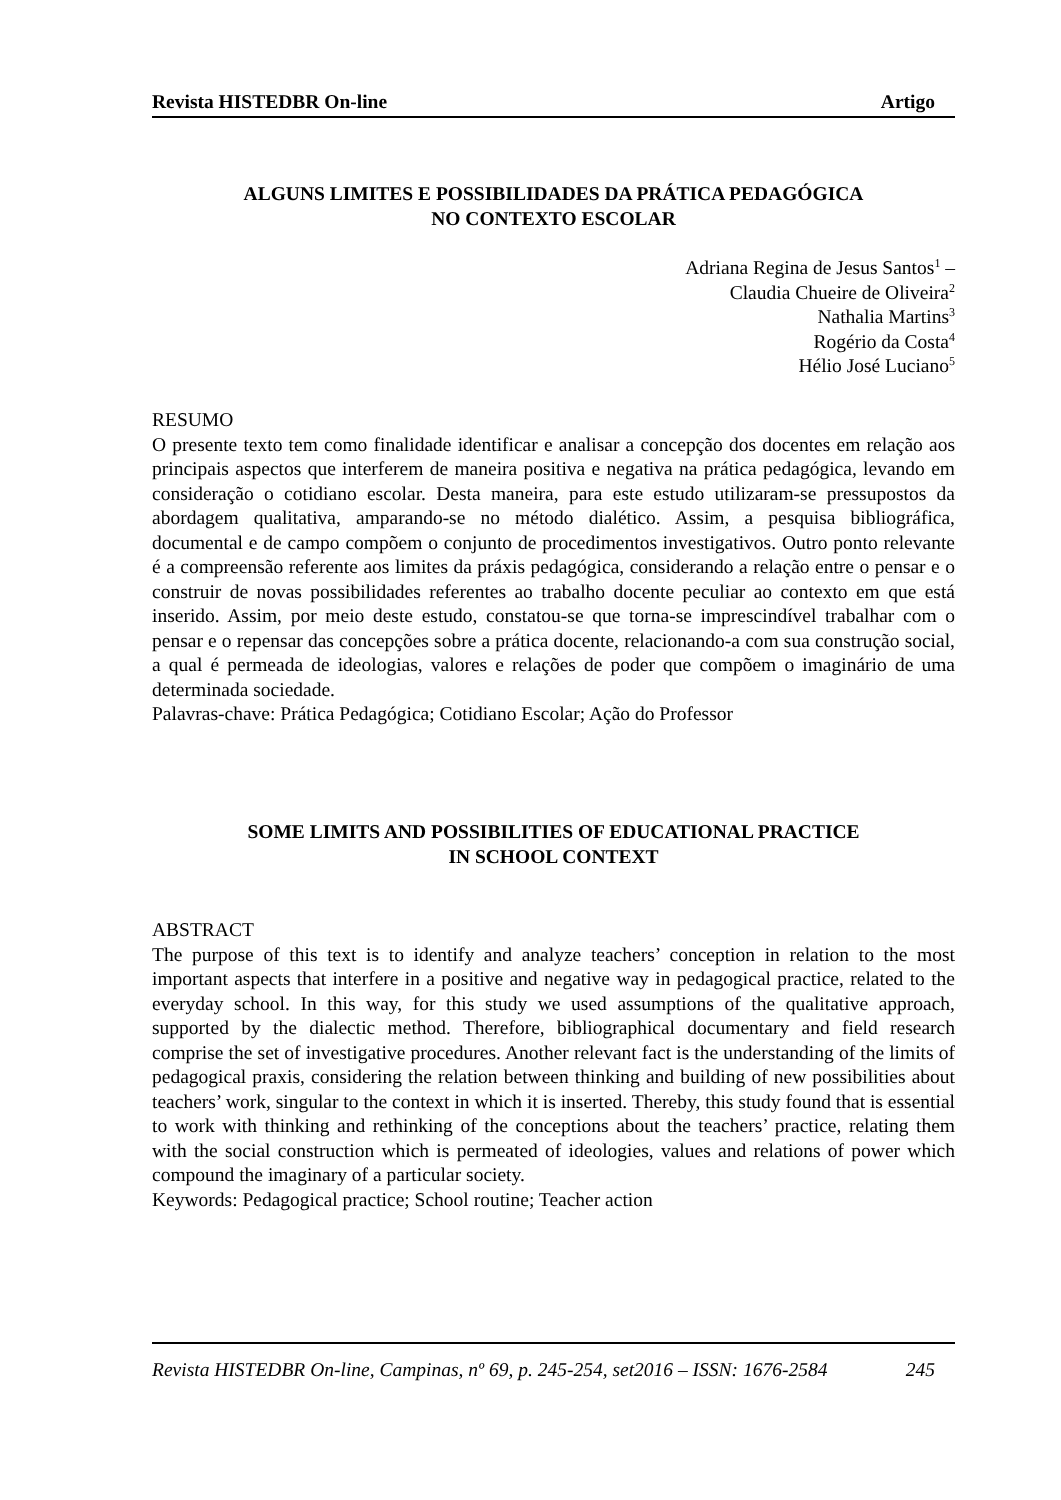Revista HISTEDBR On-line Artigo
ALGUNS LIMITES E POSSIBILIDADES DA PRÁTICA PEDAGÓGICA
NO CONTEXTO ESCOLAR
Adriana Regina de Jesus Santos<sup>1</sup> –
Claudia Chueire de Oliveira<sup>2</sup>
Nathalia Martins<sup>3</sup>
Rogério da Costa<sup>4</sup>
Hélio José Luciano<sup>5</sup>
RESUMO
O presente texto tem como finalidade identificar e analisar a concepção dos docentes em relação aos principais aspectos que interferem de maneira positiva e negativa na prática pedagógica, levando em consideração o cotidiano escolar. Desta maneira, para este estudo utilizaram-se pressupostos da abordagem qualitativa, amparando-se no método dialético. Assim, a pesquisa bibliográfica, documental e de campo compõem o conjunto de procedimentos investigativos. Outro ponto relevante é a compreensão referente aos limites da práxis pedagógica, considerando a relação entre o pensar e o construir de novas possibilidades referentes ao trabalho docente peculiar ao contexto em que está inserido. Assim, por meio deste estudo, constatou-se que torna-se imprescindível trabalhar com o pensar e o repensar das concepções sobre a prática docente, relacionando-a com sua construção social, a qual é permeada de ideologias, valores e relações de poder que compõem o imaginário de uma determinada sociedade.
Palavras-chave: Prática Pedagógica; Cotidiano Escolar; Ação do Professor
SOME LIMITS AND POSSIBILITIES OF EDUCATIONAL PRACTICE
IN SCHOOL CONTEXT
ABSTRACT
The purpose of this text is to identify and analyze teachers’ conception in relation to the most important aspects that interfere in a positive and negative way in pedagogical practice, related to the everyday school. In this way, for this study we used assumptions of the qualitative approach, supported by the dialectic method. Therefore, bibliographical documentary and field research comprise the set of investigative procedures. Another relevant fact is the understanding of the limits of pedagogical praxis, considering the relation between thinking and building of new possibilities about teachers’ work, singular to the context in which it is inserted. Thereby, this study found that is essential to work with thinking and rethinking of the conceptions about the teachers’ practice, relating them with the social construction which is permeated of ideologies, values and relations of power which compound the imaginary of a particular society.
Keywords: Pedagogical practice; School routine; Teacher action
Revista HISTEDBR On-line, Campinas, nº 69, p. 245-254, set2016 – ISSN: 1676-2584 245